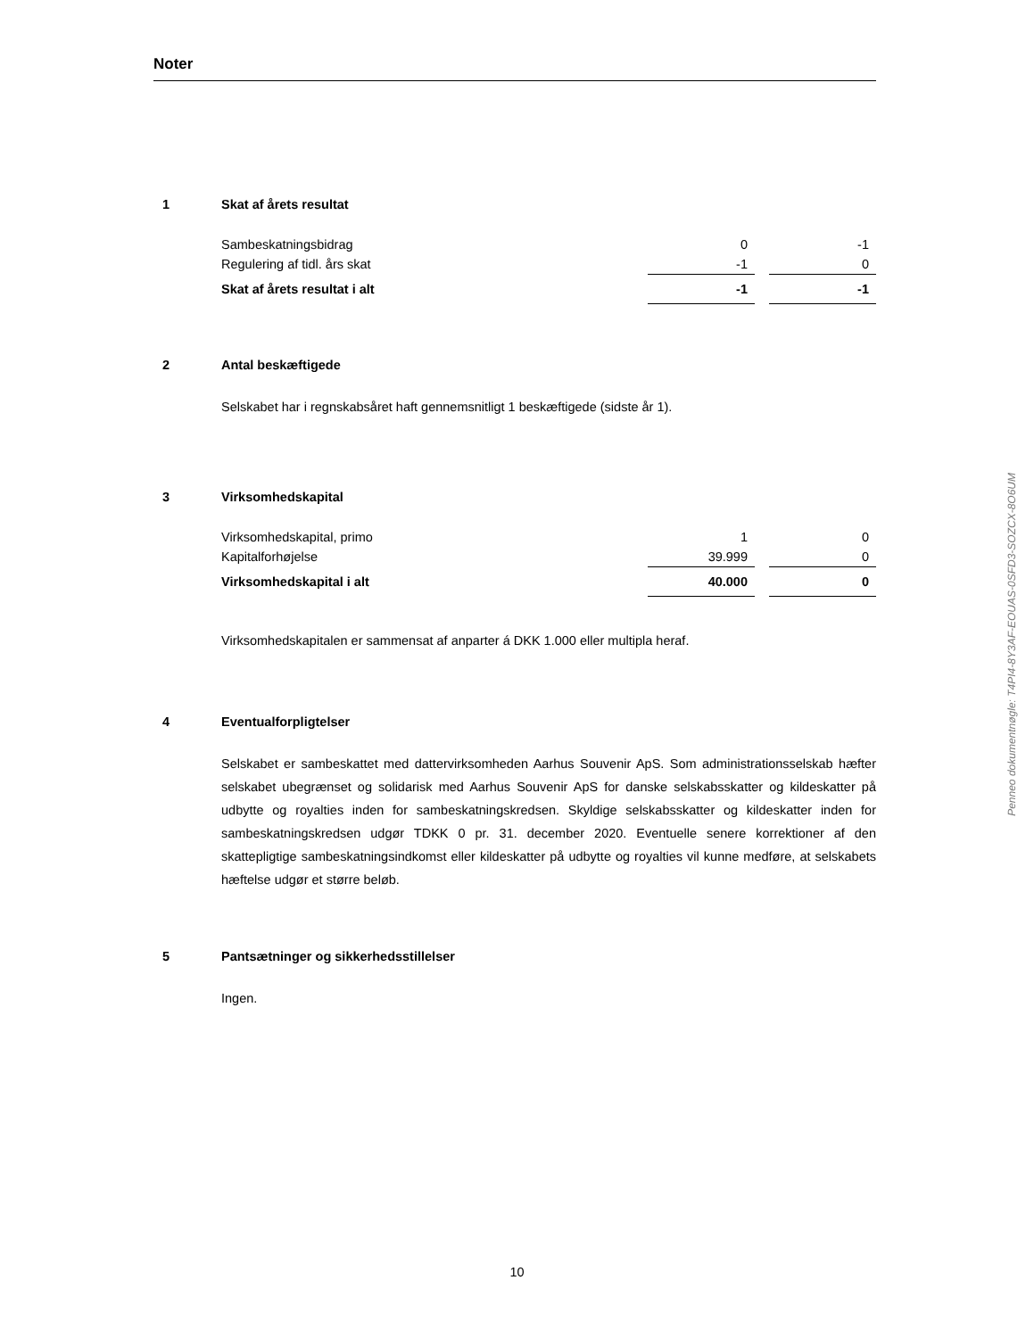Noter
1 Skat af årets resultat
| Sambeskatningsbidrag | 0 | | -1 |
| Regulering af tidl. års skat | -1 | | 0 |
| Skat af årets resultat i alt | -1 | | -1 |
2 Antal beskæftigede
Selskabet har i regnskabsåret haft gennemsnitligt 1 beskæftigede (sidste år 1).
3 Virksomhedskapital
| Virksomhedskapital, primo | 1 | | 0 |
| Kapitalforhøjelse | 39.999 | | 0 |
| Virksomhedskapital i alt | 40.000 | | 0 |
Virksomhedskapitalen er sammensat af anparter á DKK 1.000 eller multipla heraf.
4 Eventualforpligtelser
Selskabet er sambeskattet med dattervirksomheden Aarhus Souvenir ApS. Som administrationsselskab hæfter selskabet ubegrænset og solidarisk med Aarhus Souvenir ApS for danske selskabsskatter og kildeskatter på udbytte og royalties inden for sambeskatningskredsen. Skyldige selskabsskatter og kildeskatter inden for sambeskatningskredsen udgør TDKK 0 pr. 31. december 2020. Eventuelle senere korrektioner af den skattepligtige sambeskatningsindkomst eller kildeskatter på udbytte og royalties vil kunne medføre, at selskabets hæftelse udgør et større beløb.
5 Pantsætninger og sikkerhedsstillelser
Ingen.
Penneo dokumentnøgle: T4PI4-8Y3AF-EOUAS-0SFD3-SOZCX-8O6UM
10